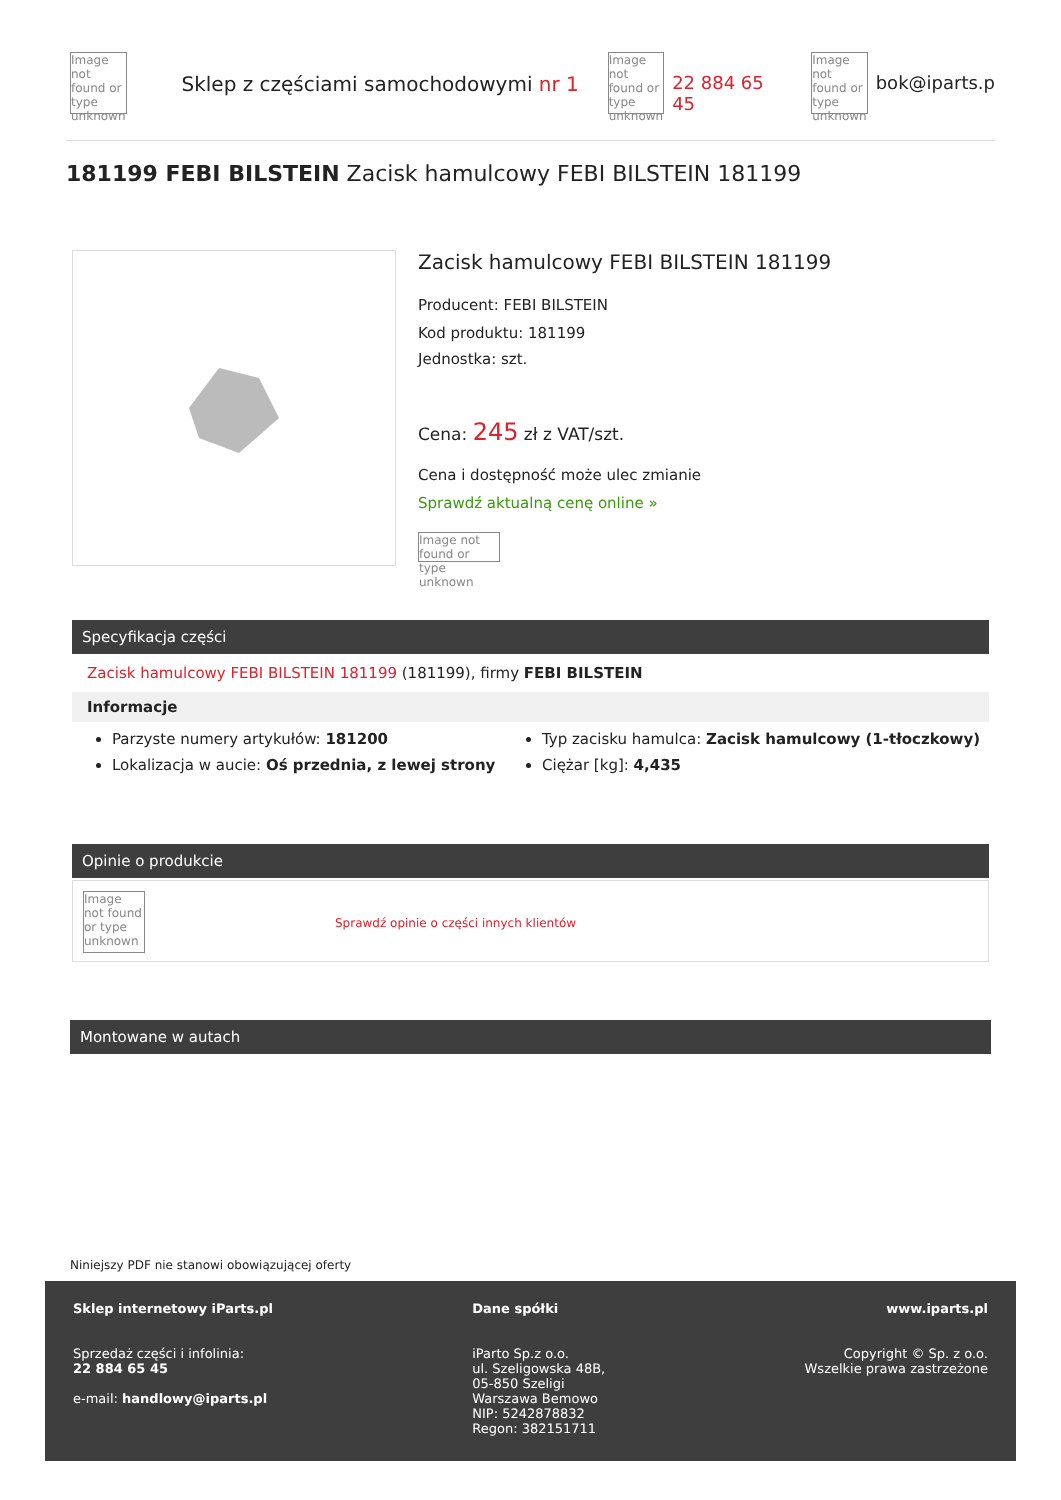Image not found or type unknown
Sklep z częściami samochodowymi nr 1
Image not found or type unknown
22 884 65 45
Image not found or type unknown
bok@iparts.p
181199 FEBI BILSTEIN Zacisk hamulcowy FEBI BILSTEIN 181199
Zacisk hamulcowy FEBI BILSTEIN 181199
Producent: FEBI BILSTEIN
Kod produktu: 181199
Jednostka: szt.
Cena: 245 zł z VAT/szt.
Cena i dostępność może ulec zmianie
Sprawdź aktualną cenę online »
Image not found or type unknown
Specyfikacja części
Zacisk hamulcowy FEBI BILSTEIN 181199 (181199), firmy FEBI BILSTEIN
Informacje
Parzyste numery artykułów: 181200
Lokalizacja w aucie: Oś przednia, z lewej strony
Typ zacisku hamulca: Zacisk hamulcowy (1-tłoczkowy)
Ciężar [kg]: 4,435
Opinie o produkcie
Image not found or type unknown
Sprawdź opinie o części innych klientów
Montowane w autach
Niniejszy PDF nie stanowi obowiązującej oferty
Sklep internetowy iParts.pl
Sprzedaż części i infolinia:
22 884 65 45
e-mail: handlowy@iparts.pl
Dane spółki
iParto Sp.z o.o.
ul. Szeligowska 48B,
05-850 Szeligi
Warszawa Bemowo
NIP: 5242878832
Regon: 382151711
www.iparts.pl
Copyright © Sp. z o.o.
Wszelkie prawa zastrzeżone